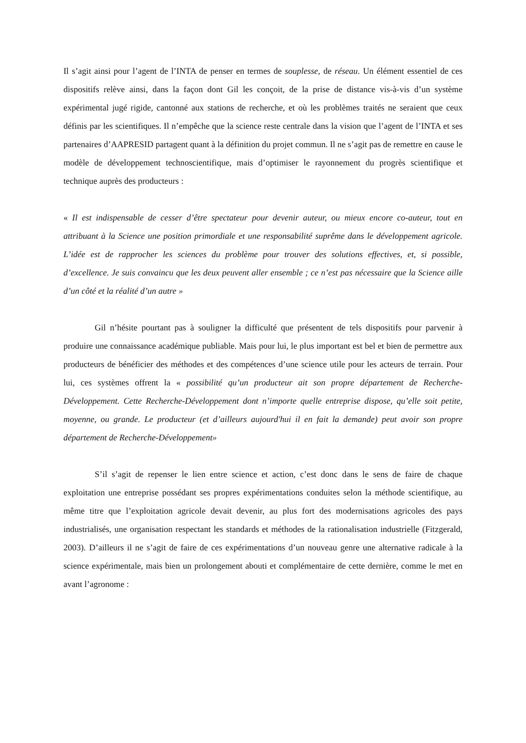Il s’agit ainsi pour l’agent de l’INTA de penser en termes de souplesse, de réseau. Un élément essentiel de ces dispositifs relève ainsi, dans la façon dont Gil les conçoit, de la prise de distance vis-à-vis d’un système expérimental jugé rigide, cantonné aux stations de recherche, et où les problèmes traités ne seraient que ceux définis par les scientifiques. Il n’empêche que la science reste centrale dans la vision que l’agent de l’INTA et ses partenaires d’AAPRESID partagent quant à la définition du projet commun. Il ne s’agit pas de remettre en cause le modèle de développement technoscientifique, mais d’optimiser le rayonnement du progrès scientifique et technique auprès des producteurs :
« Il est indispensable de cesser d’être spectateur pour devenir auteur, ou mieux encore co-auteur, tout en attribuant à la Science une position primordiale et une responsabilité suprême dans le développement agricole. L’idée est de rapprocher les sciences du problème pour trouver des solutions effectives, et, si possible, d’excellence. Je suis convaincu que les deux peuvent aller ensemble ; ce n’est pas nécessaire que la Science aille d’un côté et la réalité d’un autre »
Gil n’hésite pourtant pas à souligner la difficulté que présentent de tels dispositifs pour parvenir à produire une connaissance académique publiable. Mais pour lui, le plus important est bel et bien de permettre aux producteurs de bénéficier des méthodes et des compétences d’une science utile pour les acteurs de terrain. Pour lui, ces systèmes offrent la « possibilité qu’un producteur ait son propre département de Recherche-Développement. Cette Recherche-Développement dont n’importe quelle entreprise dispose, qu’elle soit petite, moyenne, ou grande. Le producteur (et d’ailleurs aujourd'hui il en fait la demande) peut avoir son propre département de Recherche-Développement»
S’il s’agit de repenser le lien entre science et action, c’est donc dans le sens de faire de chaque exploitation une entreprise possédant ses propres expérimentations conduites selon la méthode scientifique, au même titre que l’exploitation agricole devait devenir, au plus fort des modernisations agricoles des pays industrialisés, une organisation respectant les standards et méthodes de la rationalisation industrielle (Fitzgerald, 2003). D’ailleurs il ne s’agit de faire de ces expérimentations d’un nouveau genre une alternative radicale à la science expérimentale, mais bien un prolongement abouti et complémentaire de cette dernière, comme le met en avant l’agronome :